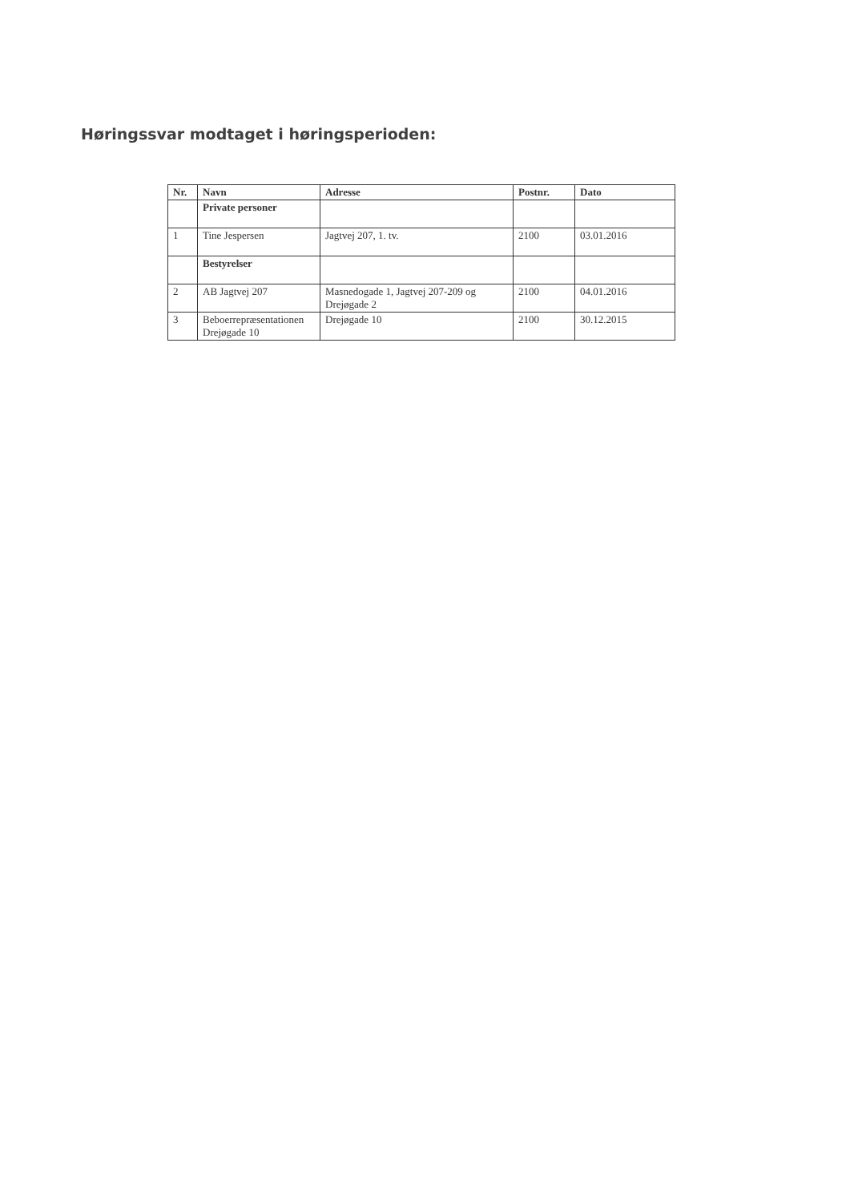Høringssvar modtaget i høringsperioden:
| Nr. | Navn | Adresse | Postnr. | Dato |
| --- | --- | --- | --- | --- |
| | Private personer | | | |
| 1 | Tine Jespersen | Jagtvej 207, 1. tv. | 2100 | 03.01.2016 |
| | Bestyrelser | | | |
| 2 | AB Jagtvej 207 | Masnedogade 1, Jagtvej 207-209 og Drejøgade 2 | 2100 | 04.01.2016 |
| 3 | Beboerrepræsentationen Drejøgade 10 | Drejøgade 10 | 2100 | 30.12.2015 |